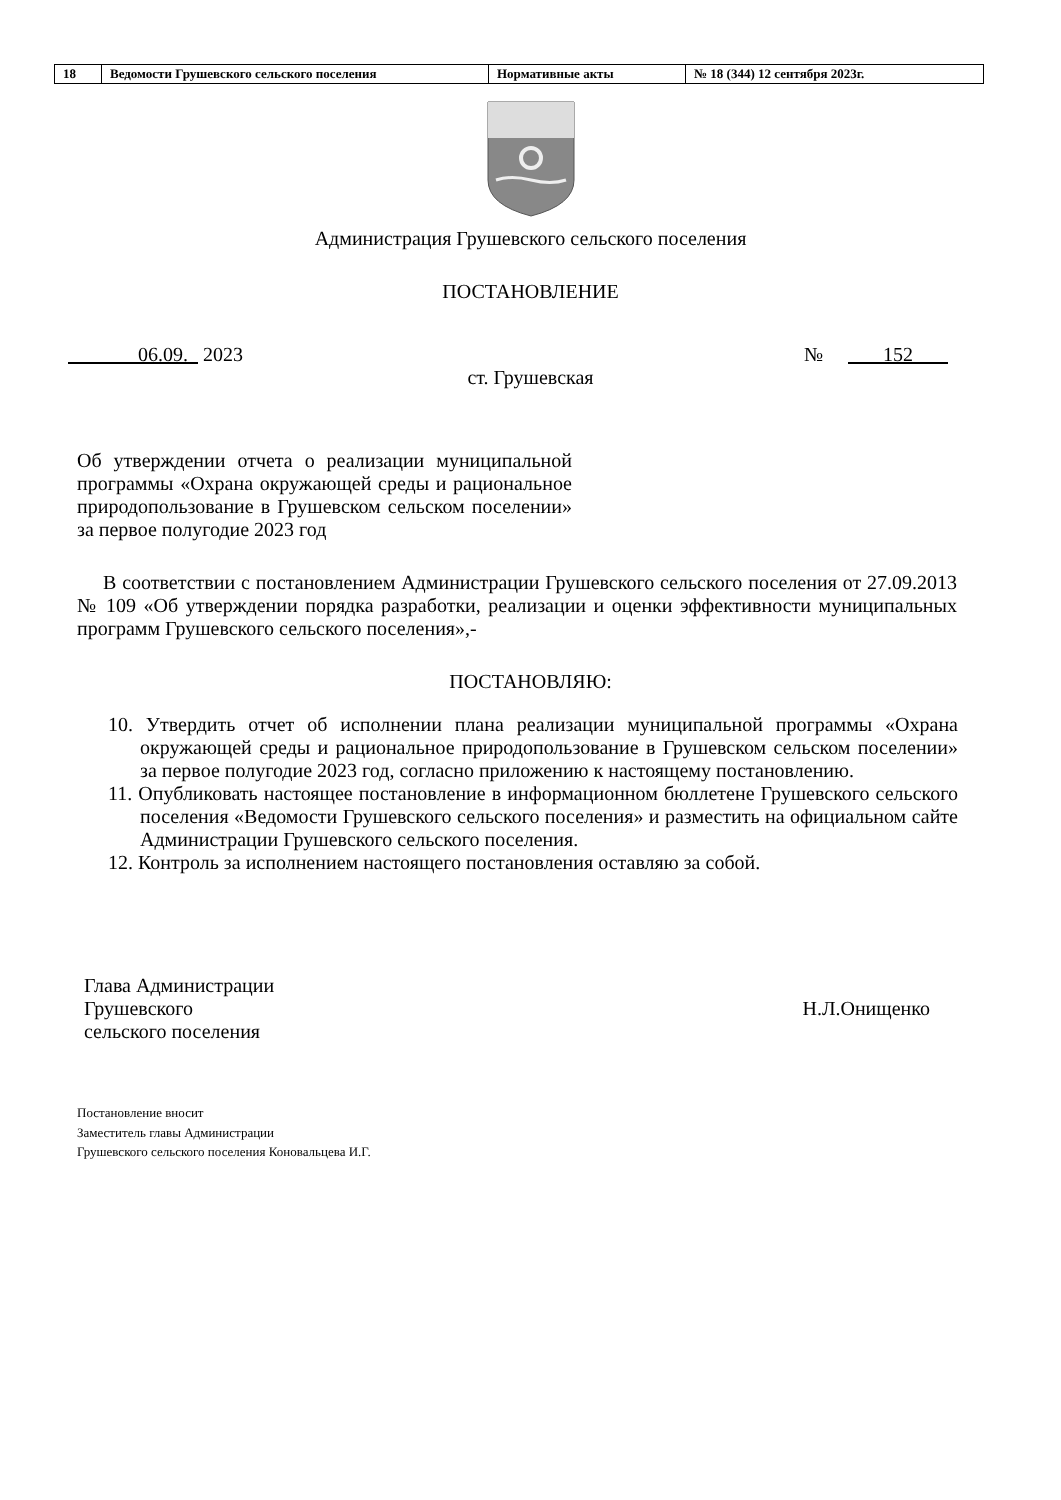| 18 | Ведомости Грушевского сельского поселения | Нормативные акты | № 18 (344) 12 сентября 2023г. |
Администрация Грушевского сельского поселения
ПОСТАНОВЛЕНИЕ
06.09. 2023 № 152
ст. Грушевская
Об утверждении отчета о реализации муниципальной программы «Охрана окружающей среды и рациональное природопользование в Грушевском сельском поселении» за первое полугодие 2023 год
В соответствии с постановлением Администрации Грушевского сельского поселения от 27.09.2013 № 109 «Об утверждении порядка разработки, реализации и оценки эффективности муниципальных программ Грушевского сельского поселения»,-
ПОСТАНОВЛЯЮ:
10. Утвердить отчет об исполнении плана реализации муниципальной программы «Охрана окружающей среды и рациональное природопользование в Грушевском сельском поселении» за первое полугодие 2023 год, согласно приложению к настоящему постановлению.
11. Опубликовать настоящее постановление в информационном бюллетене Грушевского сельского поселения «Ведомости Грушевского сельского поселения» и разместить на официальном сайте Администрации Грушевского сельского поселения.
12. Контроль за исполнением настоящего постановления оставляю за собой.
Глава Администрации
Грушевского
сельского поселения
Н.Л.Онищенко
Постановление вносит
Заместитель главы Администрации
Грушевского сельского поселения Коновальцева И.Г.